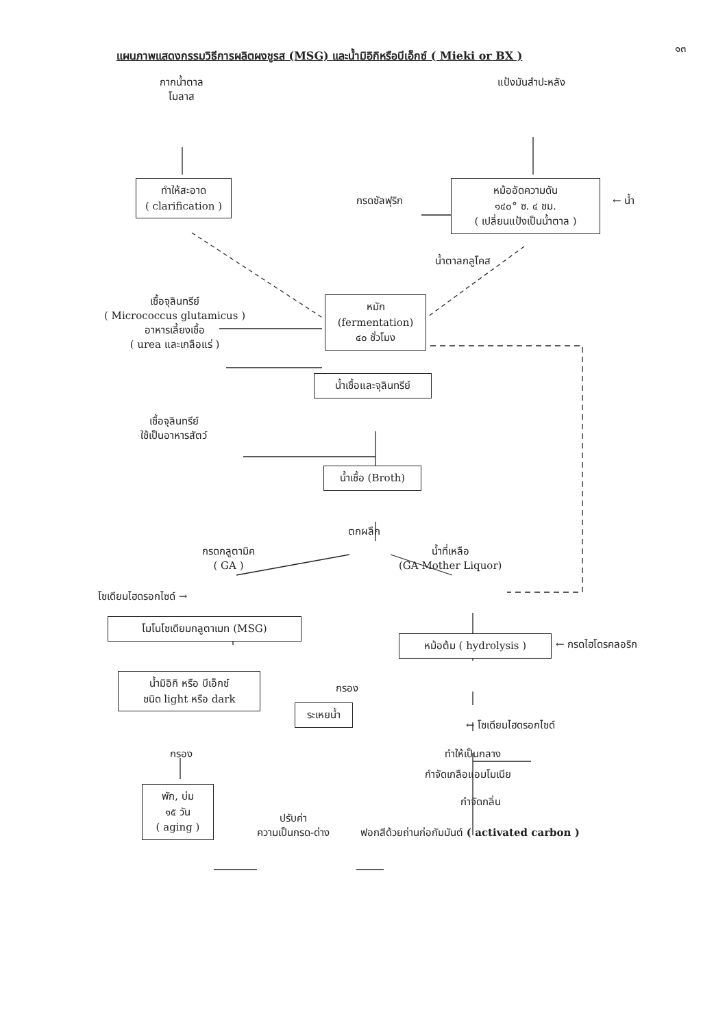๑๓
แผนภาพแสดงกรรมวิธีการผลิตผงชูรส (MSG) และน้ำมิอิกิหรือบีเอ็กซ์ ( Mieki or BX )
กากน้ำตาล
โมลาส
แป้งมันสำปะหลัง
ทำให้สะอาด
( clarification )
กรดซัลฟุริก
หม้ออัดความดัน
๑๔๐° ซ. ๔ ชม.
( เปลี่ยนแป้งเป็นน้ำตาล )
← น้ำ
น้ำตาลกลูโคส
เชื้อจุลินทรีย์
( Micrococcus glutamicus )
อาหารเลี้ยงเชื้อ
( urea และเกลือแร่ )
หมัก
(fermentation)
๔๐ ชั่วโมง
น้ำเชื้อและจุลินทรีย์
เชื้อจุลินทรีย์
ใช้เป็นอาหารสัตว์
น้ำเชื้อ (Broth)
ตกผลึก
กรดกลูตามิค
( GA )
น้ำที่เหลือ
(GA Mother Liquor)
โซเดียมไฮดรอกไซด์ →
โมโนโซเดียมกลูตาเมท (MSG)
หม้อต้ม ( hydrolysis )
← กรดไฮโดรคลอริก
น้ำมิอิกิ หรือ บีเอ็กซ์
ชนิด light หรือ dark
กรอง
ระเหยน้ำ
← โซเดียมไฮดรอกไซด์
กรอง ทำให้เป็นกลาง
กำจัดเกลือแอมโมเนีย
กำจัดกลิ่น
พัก, บ่ม
๑๕ วัน
( aging )
ปรับค่า
ความเป็นกรด-ด่าง
ฟอกสีด้วยถ่านก่อกัมมันต์ ( activated carbon )